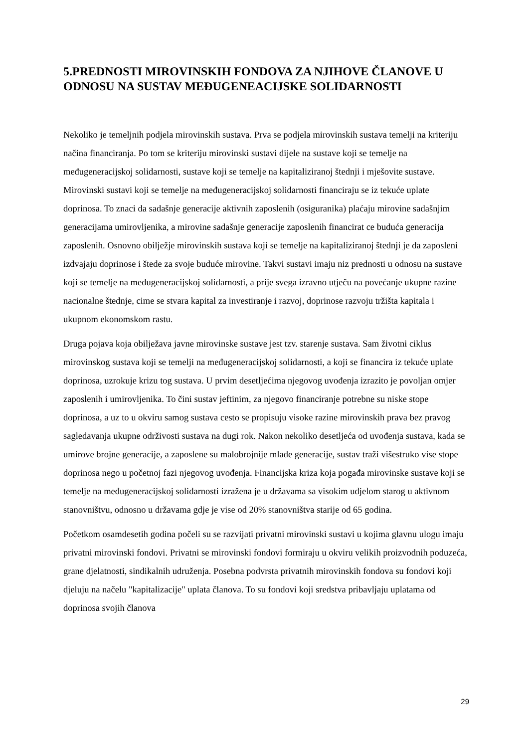5.PREDNOSTI MIROVINSKIH FONDOVA ZA NJIHOVE ČLANOVE U ODNOSU NA SUSTAV MEĐUGENEACIJSKE SOLIDARNOSTI
Nekoliko je temeljnih podjela mirovinskih sustava. Prva se podjela mirovinskih sustava temelji na kriteriju načina financiranja. Po tom se kriteriju mirovinski sustavi dijele na sustave koji se temelje na međugeneracijskoj solidarnosti, sustave koji se temelje na kapitaliziranoj štednji i mješovite sustave. Mirovinski sustavi koji se temelje na međugeneracijskoj solidarnosti financiraju se iz tekuće uplate doprinosa. To znaci da sadašnje generacije aktivnih zaposlenih (osiguranika) plaćaju mirovine sadašnjim generacijama umirovljenika, a mirovine sadašnje generacije zaposlenih financirat ce buduća generacija zaposlenih. Osnovno obilježje mirovinskih sustava koji se temelje na kapitaliziranoj štednji je da zaposleni izdvajaju doprinose i štede za svoje buduće mirovine. Takvi sustavi imaju niz prednosti u odnosu na sustave koji se temelje na međugeneracijskoj solidarnosti, a prije svega izravno utječu na povećanje ukupne razine nacionalne štednje, cime se stvara kapital za investiranje i razvoj, doprinose razvoju tržišta kapitala i ukupnom ekonomskom rastu.
Druga pojava koja obilježava javne mirovinske sustave jest tzv. starenje sustava. Sam životni ciklus mirovinskog sustava koji se temelji na međugeneracijskoj solidarnosti, a koji se financira iz tekuće uplate doprinosa, uzrokuje krizu tog sustava. U prvim desetljećima njegovog uvođenja izrazito je povoljan omjer zaposlenih i umirovljenika. To čini sustav jeftinim, za njegovo financiranje potrebne su niske stope doprinosa, a uz to u okviru samog sustava cesto se propisuju visoke razine mirovinskih prava bez pravog sagledavanja ukupne održivosti sustava na dugi rok. Nakon nekoliko desetljeća od uvođenja sustava, kada se umirove brojne generacije, a zaposlene su malobrojnije mlade generacije, sustav traži višestruko vise stope doprinosa nego u početnoj fazi njegovog uvođenja. Financijska kriza koja pogađa mirovinske sustave koji se temelje na međugeneracijskoj solidarnosti izražena je u državama sa visokim udjelom starog u aktivnom stanovništvu, odnosno u državama gdje je vise od 20% stanovništva starije od 65 godina.
Početkom osamdesetih godina počeli su se razvijati privatni mirovinski sustavi u kojima glavnu ulogu imaju privatni mirovinski fondovi. Privatni se mirovinski fondovi formiraju u okviru velikih proizvodnih poduzeća, grane djelatnosti, sindikalnih udruženja. Posebna podvrsta privatnih mirovinskih fondova su fondovi koji djeluju na načelu "kapitalizacije" uplata članova. To su fondovi koji sredstva pribavljaju uplatama od doprinosa svojih članova
29